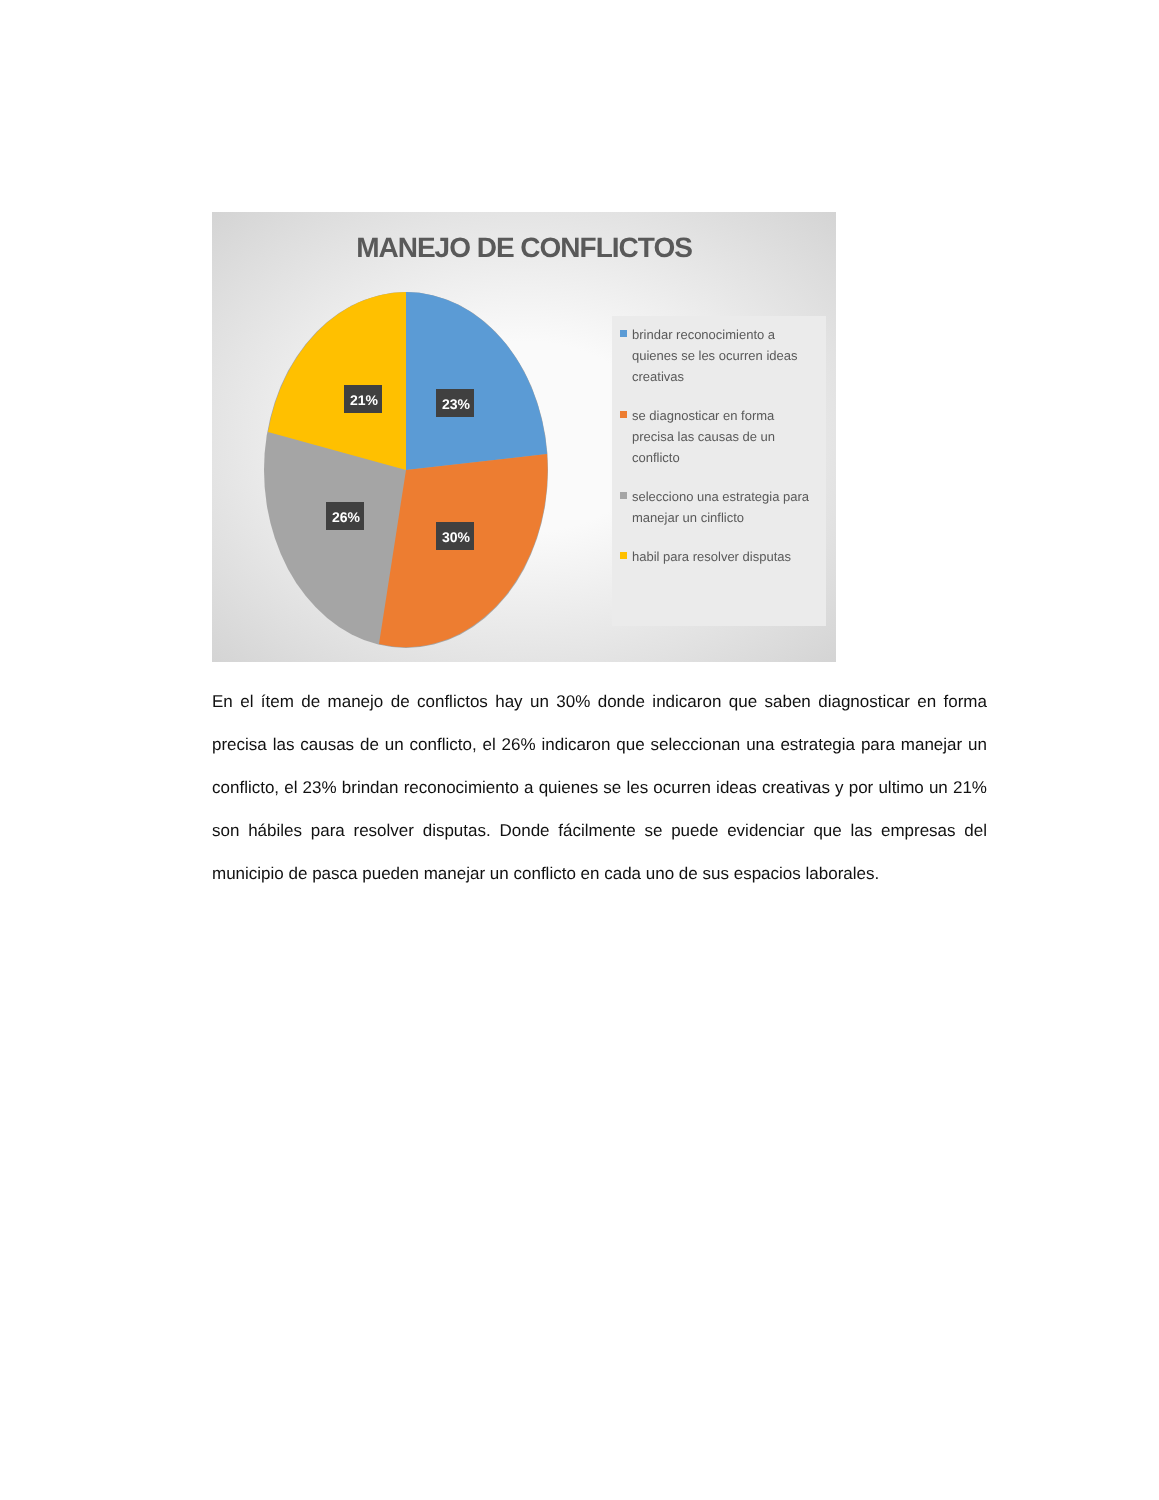MANEJO DE CONFLICTOS
21%
23%
26%
30%
brindar reconocimiento a quienes se les ocurren ideas creativas
se diagnosticar en forma precisa las causas de un conflicto
selecciono una estrategia para manejar un cinflicto
habil para resolver disputas
En el ítem de manejo de conflictos hay un 30% donde indicaron que saben diagnosticar en forma precisa las causas de un conflicto, el 26% indicaron que seleccionan una estrategia para manejar un conflicto, el 23% brindan reconocimiento a quienes se les ocurren ideas creativas y por ultimo un 21% son hábiles para resolver disputas. Donde fácilmente se puede evidenciar que las empresas del municipio de pasca pueden manejar un conflicto en cada uno de sus espacios laborales.